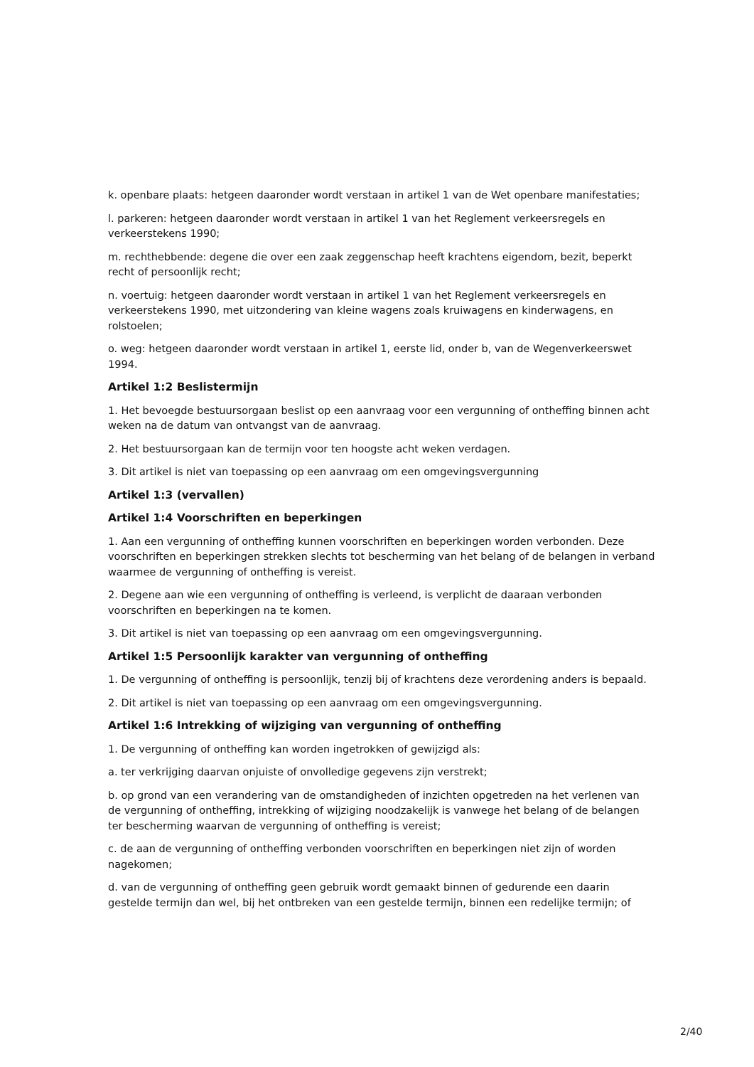k. openbare plaats: hetgeen daaronder wordt verstaan in artikel 1 van de Wet openbare manifestaties;
l. parkeren: hetgeen daaronder wordt verstaan in artikel 1 van het Reglement verkeersregels en verkeerstekens 1990;
m. rechthebbende: degene die over een zaak zeggenschap heeft krachtens eigendom, bezit, beperkt recht of persoonlijk recht;
n. voertuig: hetgeen daaronder wordt verstaan in artikel 1 van het Reglement verkeersregels en verkeerstekens 1990, met uitzondering van kleine wagens zoals kruiwagens en kinderwagens, en rolstoelen;
o. weg: hetgeen daaronder wordt verstaan in artikel 1, eerste lid, onder b, van de Wegenverkeerswet 1994.
Artikel 1:2 Beslistermijn
1. Het bevoegde bestuursorgaan beslist op een aanvraag voor een vergunning of ontheffing binnen acht weken na de datum van ontvangst van de aanvraag.
2. Het bestuursorgaan kan de termijn voor ten hoogste acht weken verdagen.
3. Dit artikel is niet van toepassing op een aanvraag om een omgevingsvergunning
Artikel 1:3 (vervallen)
Artikel 1:4 Voorschriften en beperkingen
1. Aan een vergunning of ontheffing kunnen voorschriften en beperkingen worden verbonden. Deze voorschriften en beperkingen strekken slechts tot bescherming van het belang of de belangen in verband waarmee de vergunning of ontheffing is vereist.
2. Degene aan wie een vergunning of ontheffing is verleend, is verplicht de daaraan verbonden voorschriften en beperkingen na te komen.
3. Dit artikel is niet van toepassing op een aanvraag om een omgevingsvergunning.
Artikel 1:5 Persoonlijk karakter van vergunning of ontheffing
1. De vergunning of ontheffing is persoonlijk, tenzij bij of krachtens deze verordening anders is bepaald.
2. Dit artikel is niet van toepassing op een aanvraag om een omgevingsvergunning.
Artikel 1:6 Intrekking of wijziging van vergunning of ontheffing
1. De vergunning of ontheffing kan worden ingetrokken of gewijzigd als:
a. ter verkrijging daarvan onjuiste of onvolledige gegevens zijn verstrekt;
b. op grond van een verandering van de omstandigheden of inzichten opgetreden na het verlenen van de vergunning of ontheffing, intrekking of wijziging noodzakelijk is vanwege het belang of de belangen ter bescherming waarvan de vergunning of ontheffing is vereist;
c. de aan de vergunning of ontheffing verbonden voorschriften en beperkingen niet zijn of worden nagekomen;
d. van de vergunning of ontheffing geen gebruik wordt gemaakt binnen of gedurende een daarin gestelde termijn dan wel, bij het ontbreken van een gestelde termijn, binnen een redelijke termijn; of
2/40